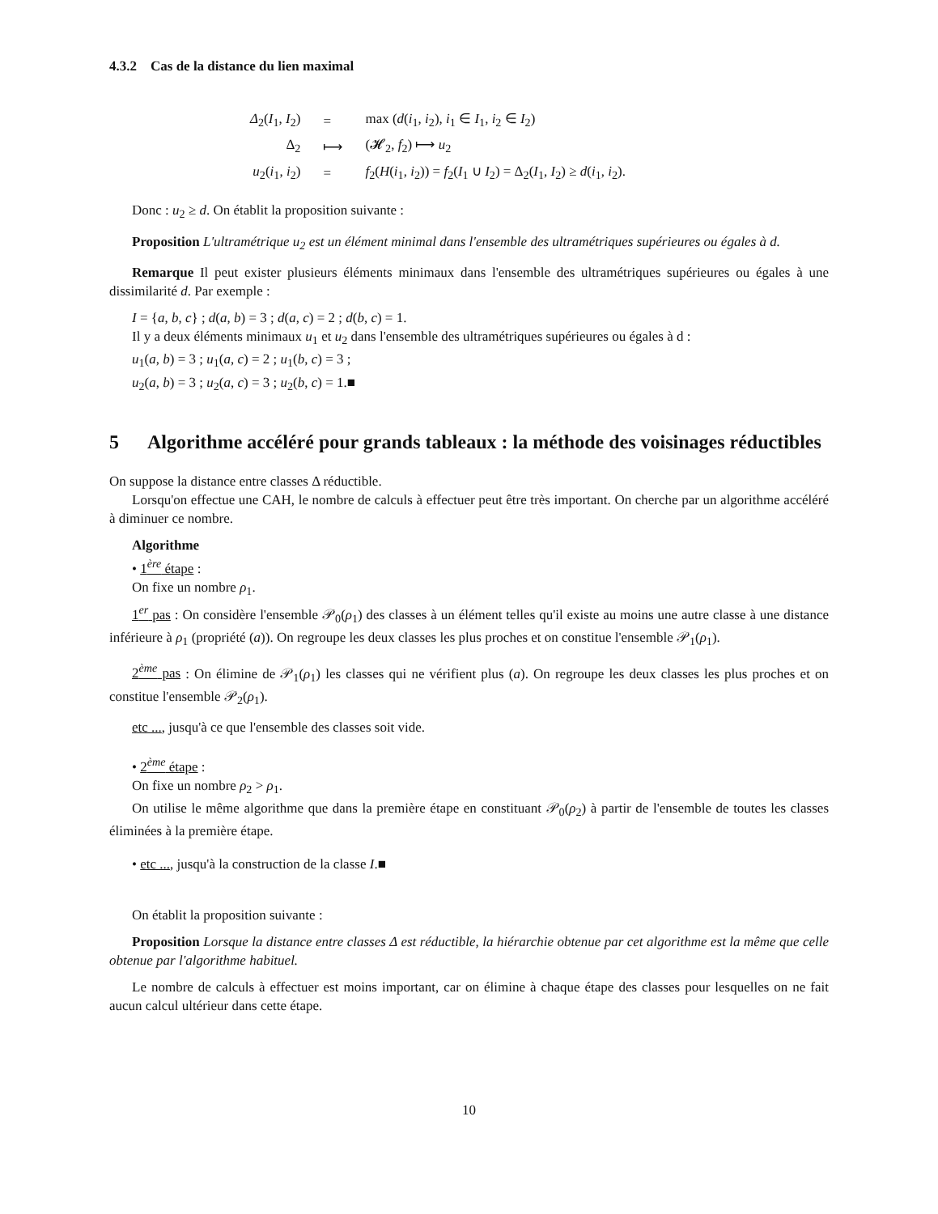4.3.2 Cas de la distance du lien maximal
| Δ<sub>2</sub>( I<sub>1</sub>, I<sub>2</sub>) | = | max ( d ( i<sub>1</sub>, i<sub>2</sub>), i<sub>1</sub> ∈ I<sub>1</sub>, i<sub>2</sub> ∈ I<sub>2</sub>) |
| Δ<sub>2</sub> | ⟼ | (𝓗<sub>2</sub>, f<sub>2</sub>) ⟼ u<sub>2</sub> |
| u<sub>2</sub>( i<sub>1</sub>, i<sub>2</sub>) | = | f<sub>2</sub>( H ( i<sub>1</sub>, i<sub>2</sub>)) = f<sub>2</sub>( I<sub>1</sub> ∪ I<sub>2</sub>) = Δ<sub>2</sub>( I<sub>1</sub>, I<sub>2</sub>) ≥ d ( i<sub>1</sub>, i<sub>2</sub>). |
Donc : u<sub>2</sub> ≥ d. On établit la proposition suivante :
Proposition L'ultramétrique u<sub>2</sub> est un élément minimal dans l'ensemble des ultramétriques supérieures ou égales à d.
Remarque Il peut exister plusieurs éléments minimaux dans l'ensemble des ultramétriques supérieures ou égales à une dissimilarité d. Par exemple :
I = {a, b, c} ; d(a, b) = 3 ; d(a, c) = 2 ; d(b, c) = 1.
Il y a deux éléments minimaux u<sub>1</sub> et u<sub>2</sub> dans l'ensemble des ultramétriques supérieures ou égales à d :
u<sub>1</sub>(a, b) = 3 ; u<sub>1</sub>(a, c) = 2 ; u<sub>1</sub>(b, c) = 3 ;
u<sub>2</sub>(a, b) = 3 ; u<sub>2</sub>(a, c) = 3 ; u<sub>2</sub>(b, c) = 1.■
5 Algorithme accéléré pour grands tableaux : la méthode des voisinages réductibles
On suppose la distance entre classes Δ réductible.
Lorsqu'on effectue une CAH, le nombre de calculs à effectuer peut être très important. On cherche par un algorithme accéléré à diminuer ce nombre.
Algorithme
• 1<sup>ère</sup> étape :
On fixe un nombre ρ<sub>1</sub>.
1<sup>er</sup> pas : On considère l'ensemble 𝒫<sub>0</sub>(ρ<sub>1</sub>) des classes à un élément telles qu'il existe au moins une autre classe à une distance inférieure à ρ<sub>1</sub> (propriété (a)). On regroupe les deux classes les plus proches et on constitue l'ensemble 𝒫<sub>1</sub>(ρ<sub>1</sub>).
2<sup>ème</sup> pas : On élimine de 𝒫<sub>1</sub>(ρ<sub>1</sub>) les classes qui ne vérifient plus (a). On regroupe les deux classes les plus proches et on constitue l'ensemble 𝒫<sub>2</sub>(ρ<sub>1</sub>).
etc ..., jusqu'à ce que l'ensemble des classes soit vide.
• 2<sup>ème</sup> étape :
On fixe un nombre ρ<sub>2</sub> > ρ<sub>1</sub>.
On utilise le même algorithme que dans la première étape en constituant 𝒫<sub>0</sub>(ρ<sub>2</sub>) à partir de l'ensemble de toutes les classes éliminées à la première étape.
• etc ..., jusqu'à la construction de la classe I.■
On établit la proposition suivante :
Proposition Lorsque la distance entre classes Δ est réductible, la hiérarchie obtenue par cet algorithme est la même que celle obtenue par l'algorithme habituel.
Le nombre de calculs à effectuer est moins important, car on élimine à chaque étape des classes pour lesquelles on ne fait aucun calcul ultérieur dans cette étape.
10